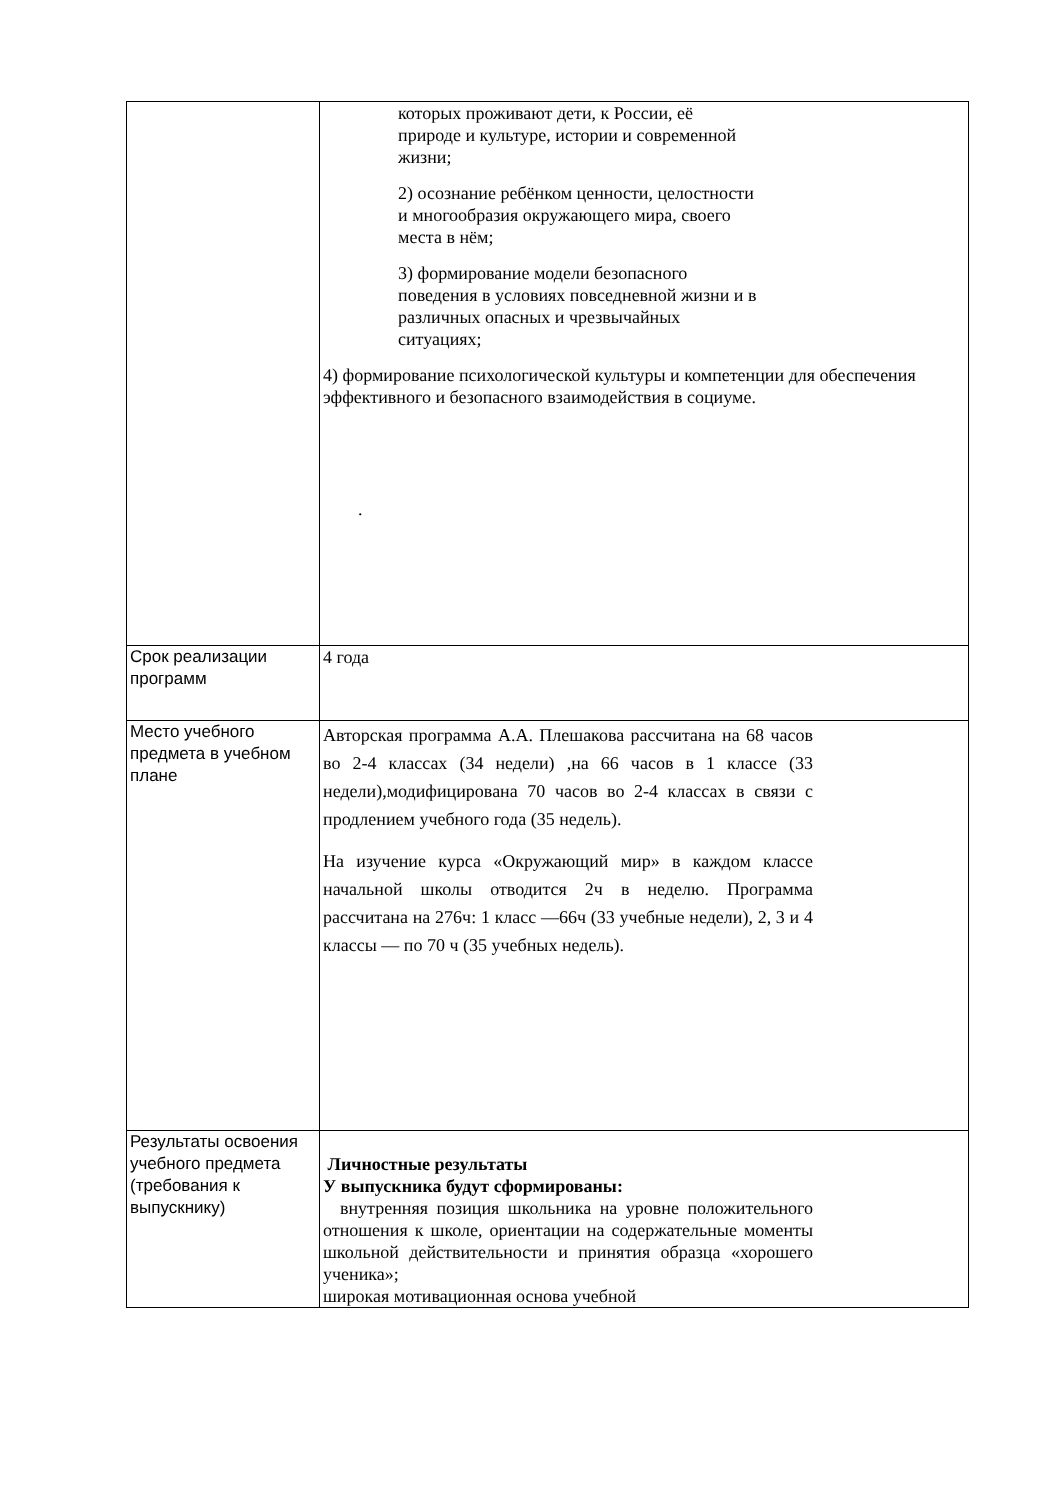| | которых проживают дети, к России, её природе и культуре, истории и современной жизни; 2) осознание ребёнком ценности, целостности и многообразия окружающего мира, своего места в нём; 3) формирование модели безопасного поведения в условиях повседневной жизни и в различных опасных и чрезвычайных ситуациях; 4) формирование психологической культуры и компетенции для обеспечения эффективного и безопасного взаимодействия в социуме. . |
| Срок реализации программ | 4 года |
| Место учебного предмета в учебном плане | Авторская программа А.А. Плешакова рассчитана на 68 часов во 2-4 классах (34 недели) ,на 66 часов в 1 классе (33 недели),модифицирована 70 часов во 2-4 классах в связи с продлением учебного года (35 недель). На изучение курса «Окружающий мир» в каждом классе начальной школы отводится 2ч в неделю. Программа рассчитана на 276ч: 1 класс —66ч (33 учебные недели), 2, 3 и 4 классы — по 70 ч (35 учебных недель). |
| Результаты освоения учебного предмета (требования к выпускнику) | Личностные результаты У выпускника будут сформированы: внутренняя позиция школьника на уровне положительного отношения к школе, ориентации на содержательные моменты школьной действительности и принятия образца «хорошего ученика»; широкая мотивационная основа учебной |